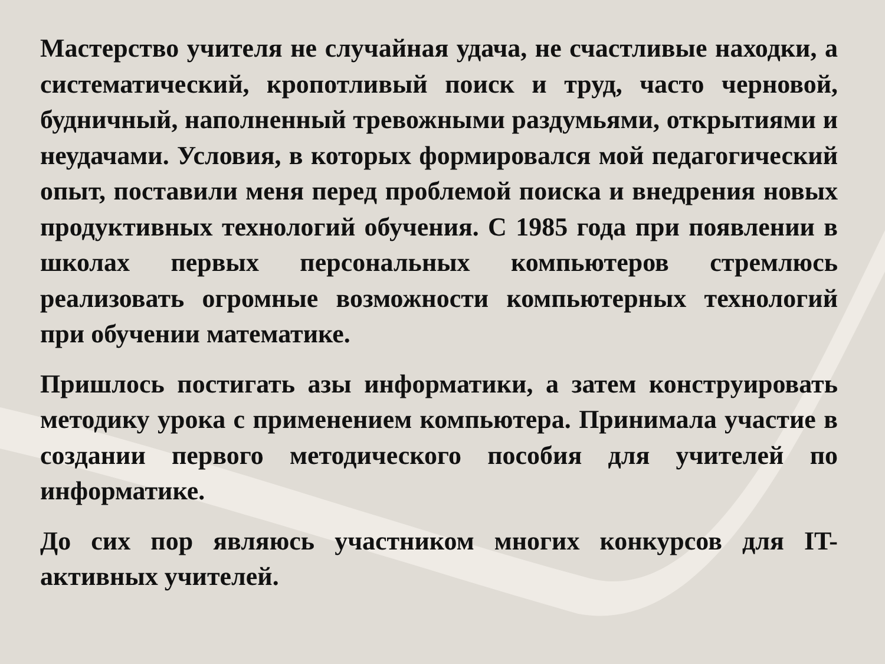Мастерство учителя не случайная удача, не счастливые находки, а систематический, кропотливый поиск и труд, часто черновой, будничный, наполненный тревожными раздумьями, открытиями и неудачами. Условия, в которых формировался мой педагогический опыт, поставили меня перед проблемой поиска и внедрения новых продуктивных технологий обучения. С 1985 года при появлении в школах первых персональных компьютеров стремлюсь реализовать огромные возможности компьютерных технологий при обучении математике.
Пришлось постигать азы информатики, а затем конструировать методику урока с применением компьютера. Принимала участие в создании первого методического пособия для учителей по информатике.
До сих пор являюсь участником многих конкурсов для IT-активных учителей.